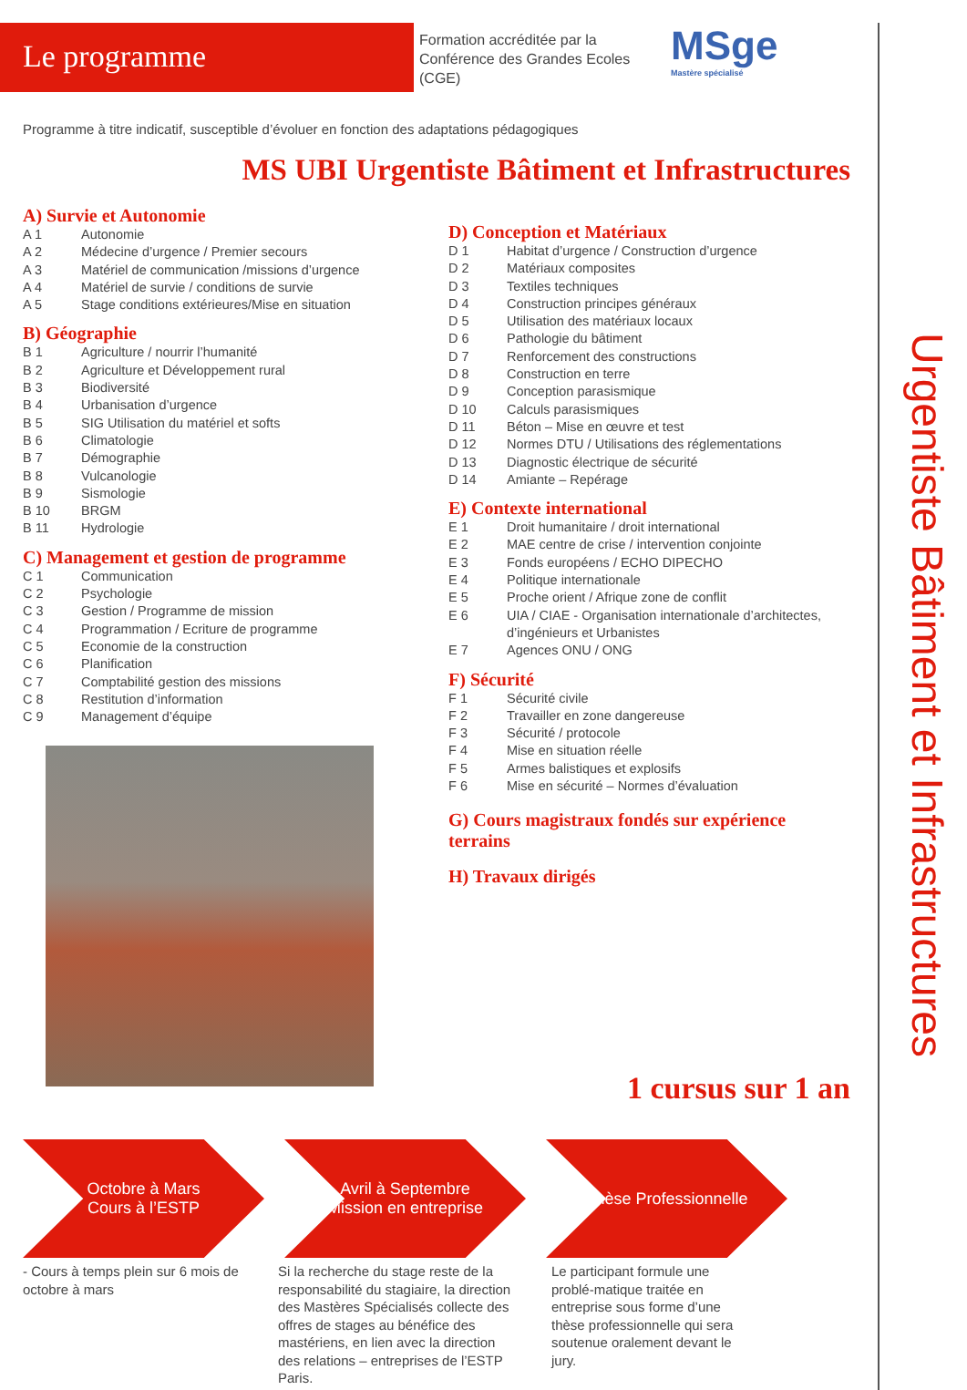Le programme
Formation accréditée par la Conférence des Grandes Ecoles (CGE)
MSge
Mastère spécialisé
Programme à titre indicatif, susceptible d’évoluer en fonction des adaptations pédagogiques
MS UBI Urgentiste Bâtiment et Infrastructures
A) Survie et Autonomie
A 1 Autonomie
A 2 Médecine d’urgence / Premier secours
A 3 Matériel de communication /missions d’urgence
A 4 Matériel de survie / conditions de survie
A 5 Stage conditions extérieures/Mise en situation
B) Géographie
B 1 Agriculture / nourrir l’humanité
B 2 Agriculture et Développement rural
B 3 Biodiversité
B 4 Urbanisation d’urgence
B 5 SIG Utilisation du matériel et softs
B 6 Climatologie
B 7 Démographie
B 8 Vulcanologie
B 9 Sismologie
B 10 BRGM
B 11 Hydrologie
C) Management et gestion de programme
C 1 Communication
C 2 Psychologie
C 3 Gestion / Programme de mission
C 4 Programmation / Ecriture de programme
C 5 Economie de la construction
C 6 Planification
C 7 Comptabilité gestion des missions
C 8 Restitution d’information
C 9 Management d’équipe
D) Conception et Matériaux
D 1 Habitat d’urgence / Construction d’urgence
D 2 Matériaux composites
D 3 Textiles techniques
D 4 Construction principes généraux
D 5 Utilisation des matériaux locaux
D 6 Pathologie du bâtiment
D 7 Renforcement des constructions
D 8 Construction en terre
D 9 Conception parasismique
D 10 Calculs parasismiques
D 11 Béton – Mise en œuvre et test
D 12 Normes DTU / Utilisations des réglementations
D 13 Diagnostic électrique de sécurité
D 14 Amiante – Repérage
E) Contexte international
E 1 Droit humanitaire / droit international
E 2 MAE centre de crise / intervention conjointe
E 3 Fonds européens / ECHO DIPECHO
E 4 Politique internationale
E 5 Proche orient / Afrique zone de conflit
E 6 UIA / CIAE - Organisation internationale d’architectes, d’ingénieurs et Urbanistes
E 7 Agences ONU / ONG
F) Sécurité
F 1 Sécurité civile
F 2 Travailler en zone dangereuse
F 3 Sécurité / protocole
F 4 Mise en situation réelle
F 5 Armes balistiques et explosifs
F 6 Mise en sécurité – Normes d’évaluation
G) Cours magistraux fondés sur expérience terrains
H) Travaux dirigés
Urgentiste Bâtiment et Infrastructures
1 cursus sur 1 an
Octobre à Mars
Cours à l’ESTP
Avril à Septembre
Mission en entreprise
Thèse Professionnelle
- Cours à temps plein sur 6 mois de octobre à mars
Si la recherche du stage reste de la responsabilité du stagiaire, la direction des Mastères Spécialisés collecte des offres de stages au bénéfice des mastériens, en lien avec la direction des relations – entreprises de l’ESTP Paris.
Le participant formule une problé-matique traitée en entreprise sous forme d’une thèse professionnelle qui sera soutenue oralement devant le jury.